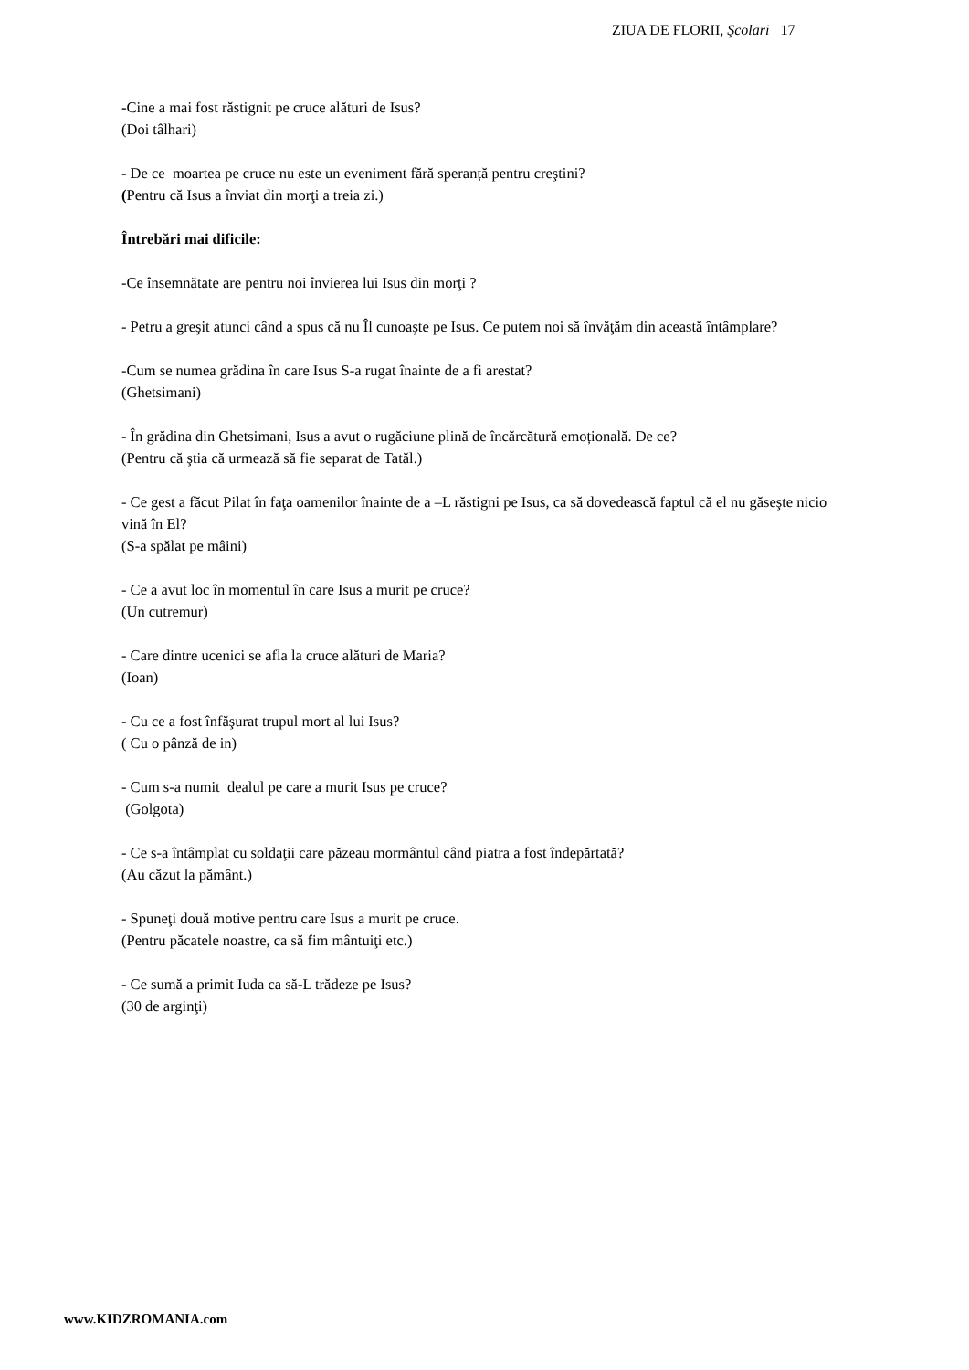ZIUA DE FLORII, Şcolari 17
-Cine a mai fost răstignit pe cruce alături de Isus?
(Doi tâlhari)
- De ce moartea pe cruce nu este un eveniment fără speranță pentru creştini?
(Pentru că Isus a înviat din morţi a treia zi.)
Întrebări mai dificile:
-Ce însemnătate are pentru noi învierea lui Isus din morţi ?
- Petru a greşit atunci când a spus că nu Îl cunoaşte pe Isus. Ce putem noi să învăţăm din această întâmplare?
-Cum se numea grădina în care Isus S-a rugat înainte de a fi arestat?
(Ghetsimani)
- În grădina din Ghetsimani, Isus a avut o rugăciune plină de încărcătură emoțională. De ce?
(Pentru că ştia că urmează să fie separat de Tatăl.)
- Ce gest a făcut Pilat în faţa oamenilor înainte de a –L răstigni pe Isus, ca să dovedească faptul că el nu găseşte nicio vină în El?
(S-a spălat pe mâini)
- Ce a avut loc în momentul în care Isus a murit pe cruce?
(Un cutremur)
- Care dintre ucenici se afla la cruce alături de Maria?
(Ioan)
- Cu ce a fost înfăşurat trupul mort al lui Isus?
( Cu o pânză de in)
- Cum s-a numit dealul pe care a murit Isus pe cruce?
(Golgota)
- Ce s-a întâmplat cu soldaţii care păzeau mormântul când piatra a fost îndepărtată?
(Au căzut la pământ.)
- Spuneţi două motive pentru care Isus a murit pe cruce.
(Pentru păcatele noastre, ca să fim mântuiţi etc.)
- Ce sumă a primit Iuda ca să-L trădeze pe Isus?
(30 de arginţi)
www.KIDZROMANIA.com